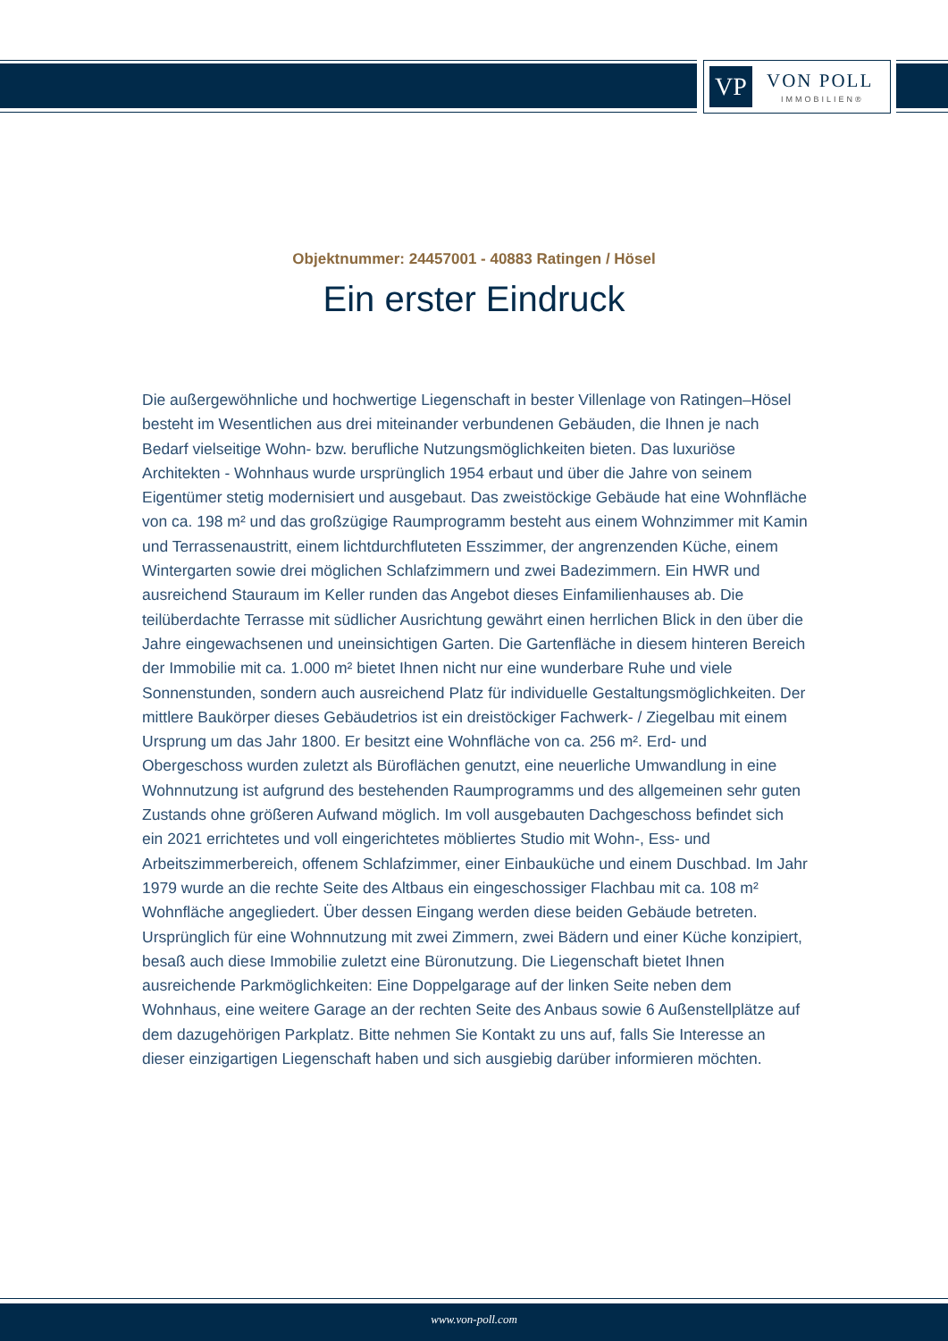VP VON POLL
IMMOBILIEN®
Objektnummer: 24457001 - 40883 Ratingen / Hösel
Ein erster Eindruck
Die außergewöhnliche und hochwertige Liegenschaft in bester Villenlage von Ratingen–Hösel besteht im Wesentlichen aus drei miteinander verbundenen Gebäuden, die Ihnen je nach Bedarf vielseitige Wohn- bzw. berufliche Nutzungsmöglichkeiten bieten. Das luxuriöse Architekten - Wohnhaus wurde ursprünglich 1954 erbaut und über die Jahre von seinem Eigentümer stetig modernisiert und ausgebaut. Das zweistöckige Gebäude hat eine Wohnfläche von ca. 198 m² und das großzügige Raumprogramm besteht aus einem Wohnzimmer mit Kamin und Terrassenaustritt, einem lichtdurchfluteten Esszimmer, der angrenzenden Küche, einem Wintergarten sowie drei möglichen Schlafzimmern und zwei Badezimmern. Ein HWR und ausreichend Stauraum im Keller runden das Angebot dieses Einfamilienhauses ab. Die teilüberdachte Terrasse mit südlicher Ausrichtung gewährt einen herrlichen Blick in den über die Jahre eingewachsenen und uneinsichtigen Garten. Die Gartenfläche in diesem hinteren Bereich der Immobilie mit ca. 1.000 m² bietet Ihnen nicht nur eine wunderbare Ruhe und viele Sonnenstunden, sondern auch ausreichend Platz für individuelle Gestaltungsmöglichkeiten. Der mittlere Baukörper dieses Gebäudetrios ist ein dreistöckiger Fachwerk- / Ziegelbau mit einem Ursprung um das Jahr 1800. Er besitzt eine Wohnfläche von ca. 256 m². Erd- und Obergeschoss wurden zuletzt als Büroflächen genutzt, eine neuerliche Umwandlung in eine Wohnnutzung ist aufgrund des bestehenden Raumprogramms und des allgemeinen sehr guten Zustands ohne größeren Aufwand möglich. Im voll ausgebauten Dachgeschoss befindet sich ein 2021 errichtetes und voll eingerichtetes möbliertes Studio mit Wohn-, Ess- und Arbeitszimmerbereich, offenem Schlafzimmer, einer Einbauküche und einem Duschbad. Im Jahr 1979 wurde an die rechte Seite des Altbaus ein eingeschossiger Flachbau mit ca. 108 m² Wohnfläche angegliedert. Über dessen Eingang werden diese beiden Gebäude betreten. Ursprünglich für eine Wohnnutzung mit zwei Zimmern, zwei Bädern und einer Küche konzipiert, besaß auch diese Immobilie zuletzt eine Büronutzung. Die Liegenschaft bietet Ihnen ausreichende Parkmöglichkeiten: Eine Doppelgarage auf der linken Seite neben dem Wohnhaus, eine weitere Garage an der rechten Seite des Anbaus sowie 6 Außenstellplätze auf dem dazugehörigen Parkplatz. Bitte nehmen Sie Kontakt zu uns auf, falls Sie Interesse an dieser einzigartigen Liegenschaft haben und sich ausgiebig darüber informieren möchten.
www.von-poll.com